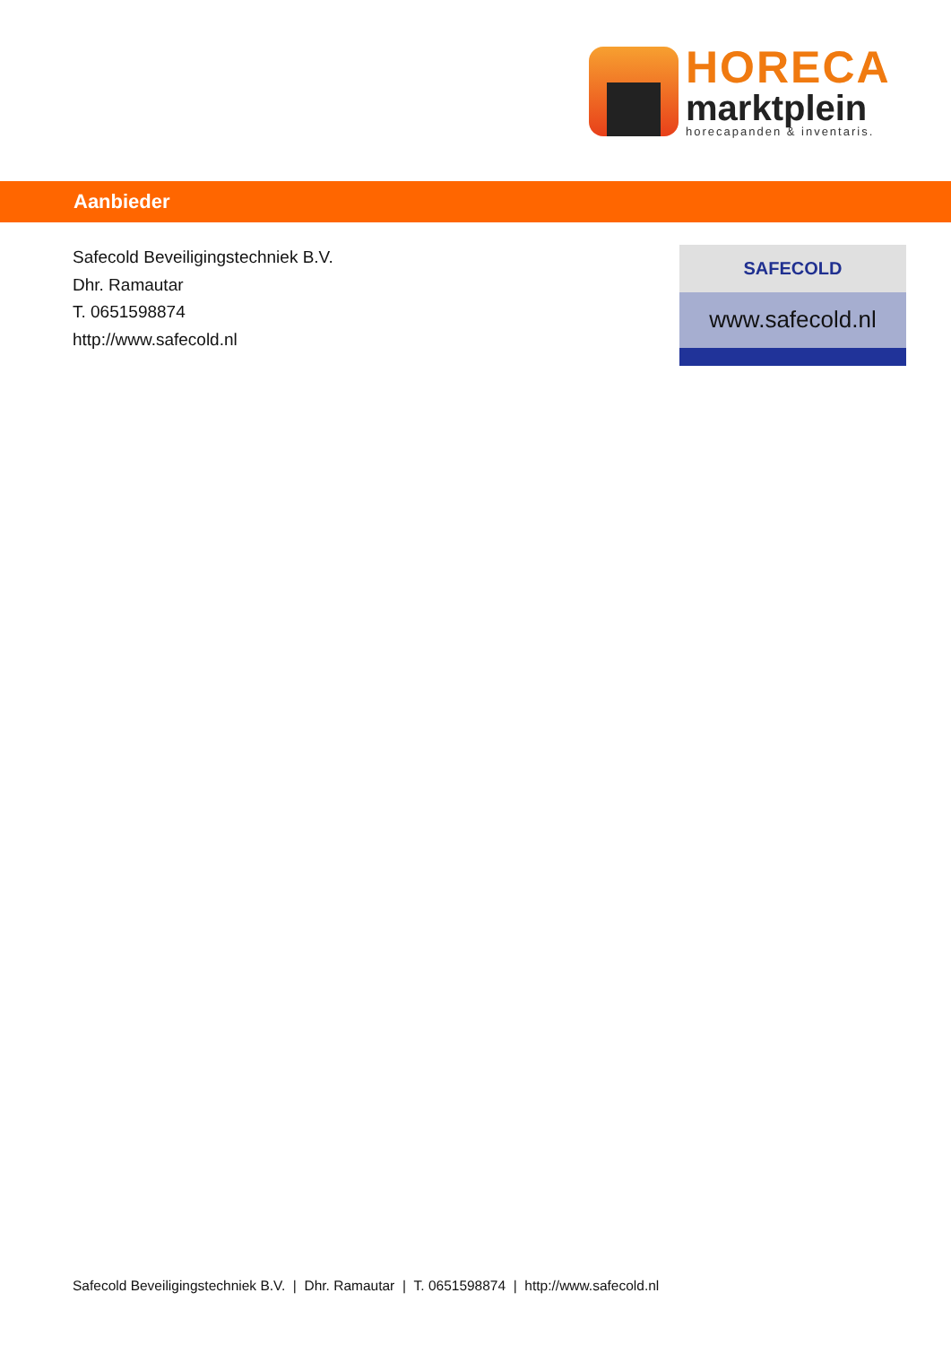HORECA
marktplein
horecapanden & inventaris.
Aanbieder
Safecold Beveiligingstechniek B.V.
Dhr. Ramautar
T. 0651598874
http://www.safecold.nl
SAFECOLD
www.safecold.nl
Safecold Beveiligingstechniek B.V. | Dhr. Ramautar | T. 0651598874 | http://www.safecold.nl